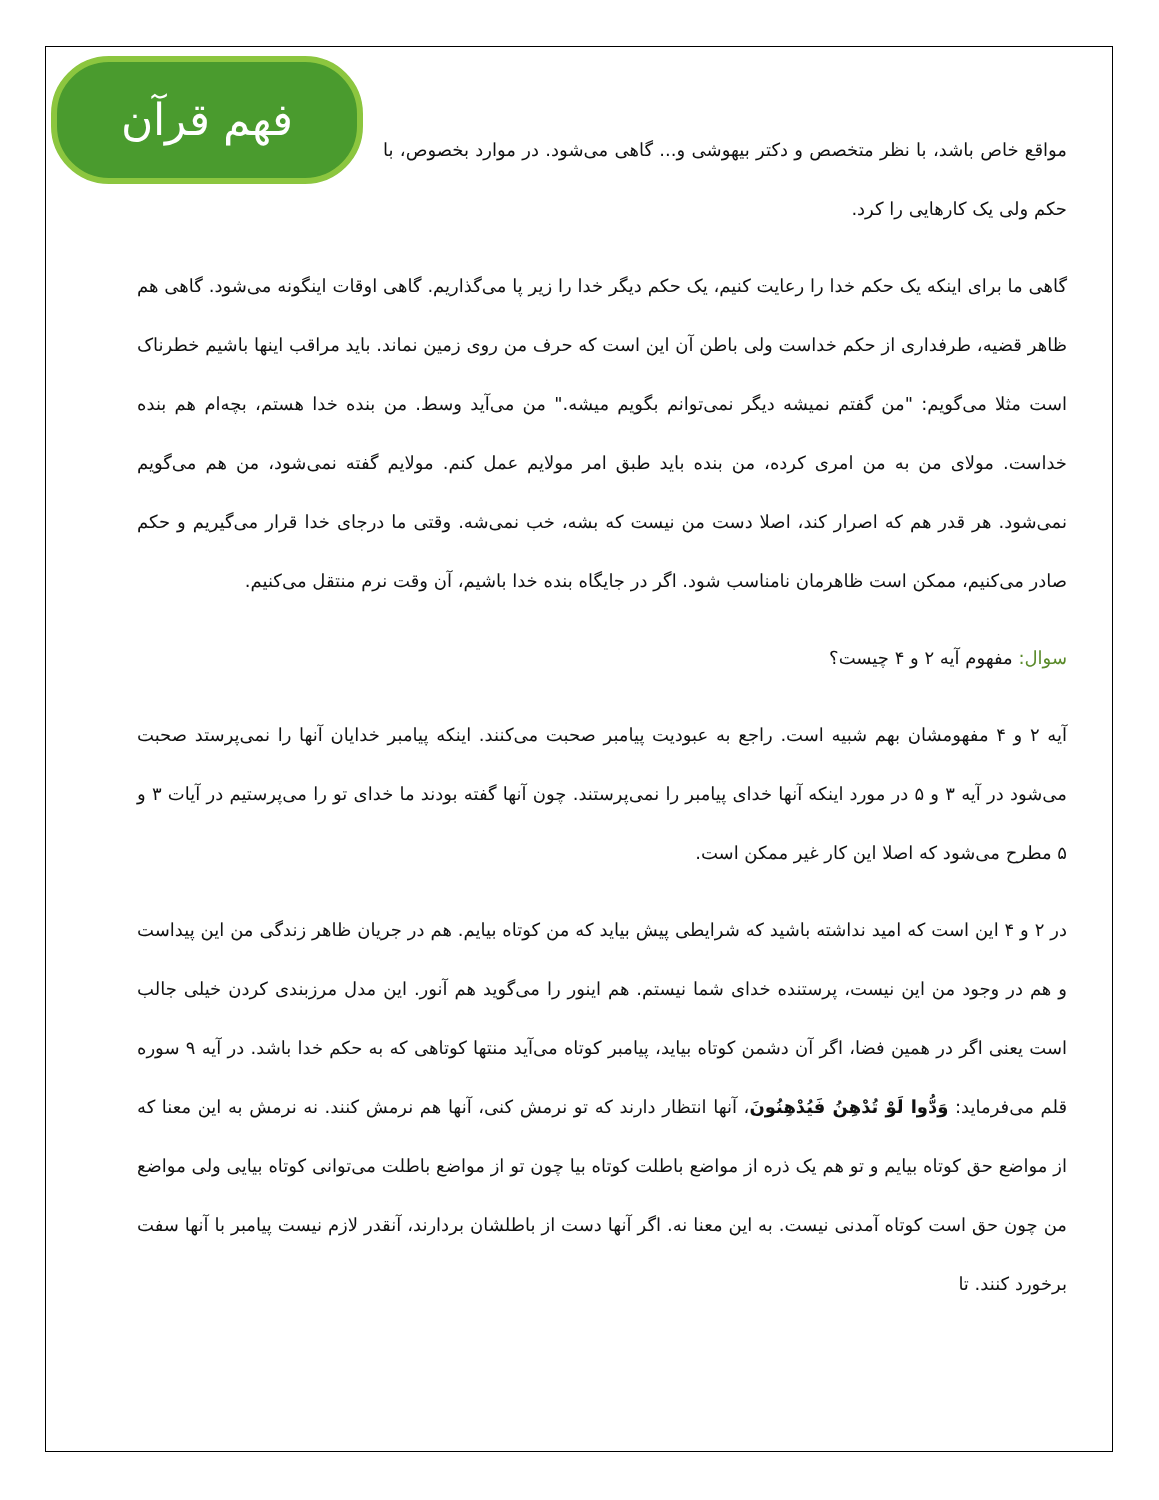فهم قرآن
مواقع خاص باشد، با نظر متخصص و دکتر بیهوشی و... گاهی می‌شود. در موارد بخصوص، با حکم ولی یک کارهایی را کرد.
گاهی ما برای اینکه یک حکم خدا را رعایت کنیم، یک حکم دیگر خدا را زیر پا می‌گذاریم. گاهی اوقات اینگونه می‌شود. گاهی هم ظاهر قضیه، طرفداری از حکم خداست ولی باطن آن این است که حرف من روی زمین نماند. باید مراقب اینها باشیم خطرناک است مثلا می‌گویم: "من گفتم نمیشه دیگر نمی‌توانم بگویم میشه." من می‌آید وسط. من بنده خدا هستم، بچه‌ام هم بنده خداست. مولای من به من امری کرده، من بنده باید طبق امر مولایم عمل کنم. مولایم گفته نمی‌شود، من هم می‌گویم نمی‌شود. هر قدر هم که اصرار کند، اصلا دست من نیست که بشه، خب نمی‌شه. وقتی ما درجای خدا قرار می‌گیریم و حکم صادر می‌کنیم، ممکن است ظاهرمان نامناسب شود. اگر در جایگاه بنده خدا باشیم، آن وقت نرم منتقل می‌کنیم.
سوال: مفهوم آیه ۲ و ۴ چیست؟
آیه ۲ و ۴ مفهومشان بهم شبیه است. راجع به عبودیت پیامبر صحبت می‌کنند. اینکه پیامبر خدایان آنها را نمی‌پرستد صحبت می‌شود در آیه ۳ و ۵ در مورد اینکه آنها خدای پیامبر را نمی‌پرستند. چون آنها گفته بودند ما خدای تو را می‌پرستیم در آیات ۳ و ۵ مطرح می‌شود که اصلا این کار غیر ممکن است.
در ۲ و ۴ این است که امید نداشته باشید که شرایطی پیش بیاید که من کوتاه بیایم. هم در جریان ظاهر زندگی من این پیداست و هم در وجود من این نیست، پرستنده خدای شما نیستم. هم اینور را می‌گوید هم آنور. این مدل مرزبندی کردن خیلی جالب است یعنی اگر در همین فضا، اگر آن دشمن کوتاه بیاید، پیامبر کوتاه می‌آید منتها کوتاهی که به حکم خدا باشد. در آیه ۹ سوره قلم می‌فرماید: وَدُّوا لَوْ تُدْهِنُ فَيُدْهِنُونَ، آنها انتظار دارند که تو نرمش کنی، آنها هم نرمش کنند. نه نرمش به این معنا که از مواضع حق کوتاه بیایم و تو هم یک ذره از مواضع باطلت کوتاه بیا چون تو از مواضع باطلت می‌توانی کوتاه بیایی ولی مواضع من چون حق است کوتاه آمدنی نیست. به این معنا نه. اگر آنها دست از باطلشان بردارند، آنقدر لازم نیست پیامبر با آنها سفت برخورد کنند. تا